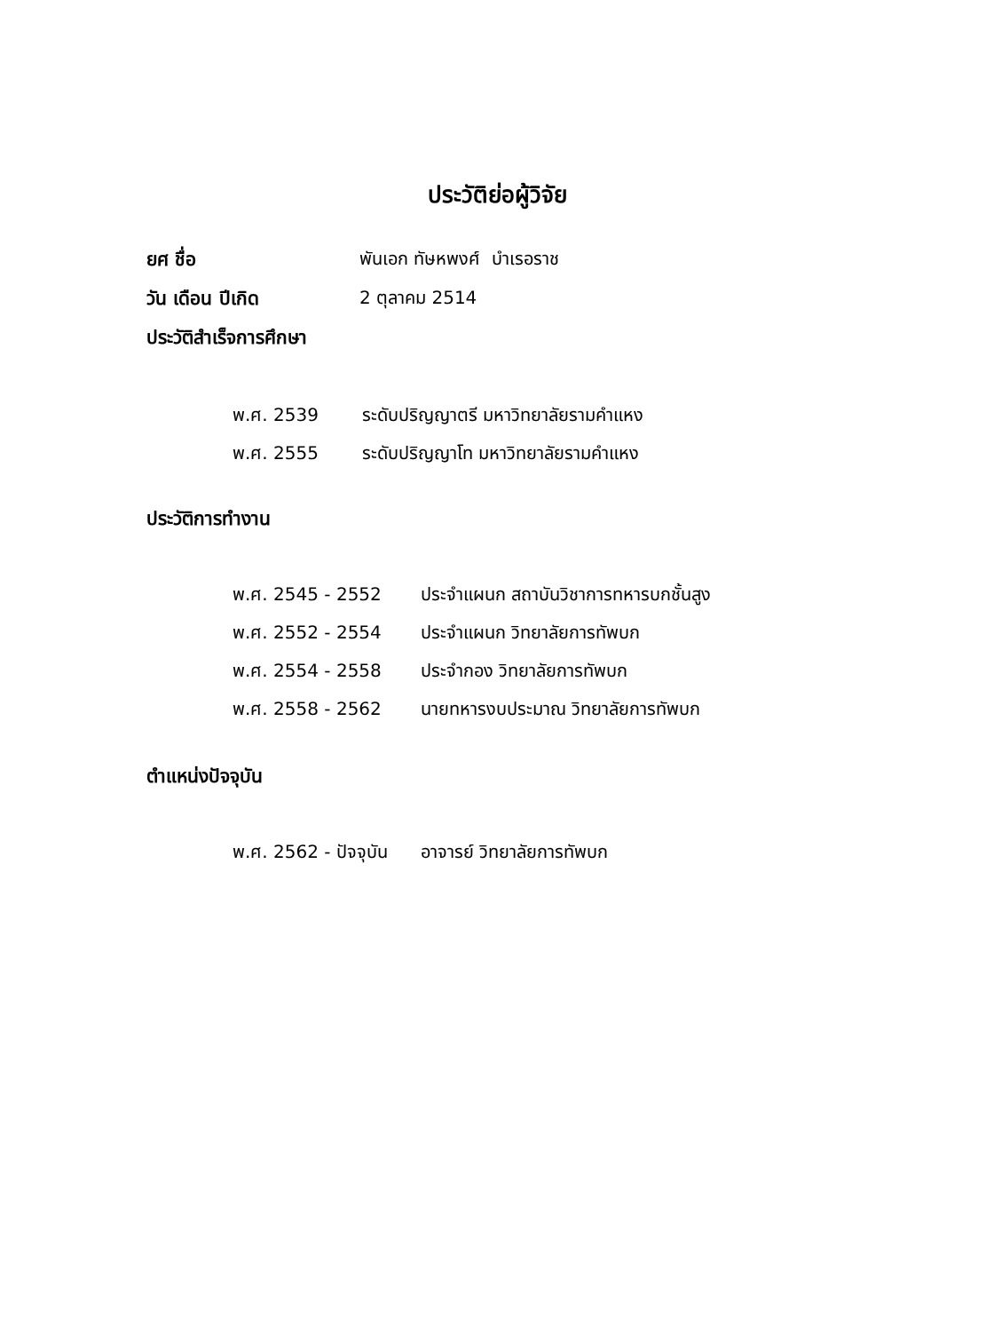ประวัติย่อผู้วิจัย
ยศ ชื่อ พันเอก ทัษหพงศ์ บำเรอราช
วัน เดือน ปีเกิด 2 ตุลาคม 2514
ประวัติสำเร็จการศึกษา
พ.ศ. 2539
ระดับปริญญาตรี มหาวิทยาลัยรามคำแหง
พ.ศ. 2555
ระดับปริญญาโท มหาวิทยาลัยรามคำแหง
ประวัติการทำงาน
พ.ศ. 2545 - 2552
ประจำแผนก สถาบันวิชาการทหารบกชั้นสูง
พ.ศ. 2552 - 2554 ประจำแผนก วิทยาลัยการทัพบก
พ.ศ. 2554 - 2558 ประจำกอง วิทยาลัยการทัพบก
พ.ศ. 2558 - 2562
นายทหารงบประมาณ วิทยาลัยการทัพบก
ตำแหน่งปัจจุบัน
พ.ศ. 2562 - ปัจจุบัน
อาจารย์ วิทยาลัยการทัพบก